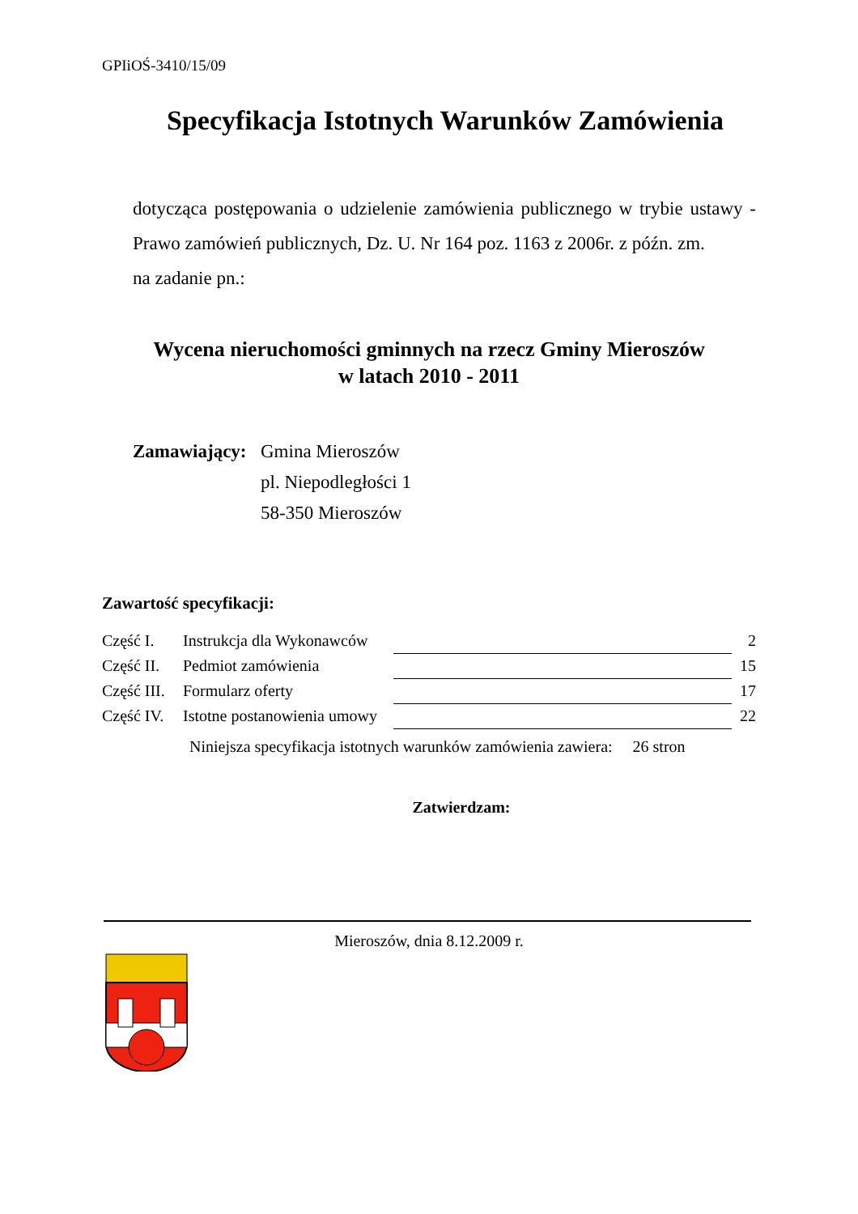GPIiOŚ-3410/15/09
Specyfikacja Istotnych Warunków Zamówienia
dotycząca postępowania o udzielenie zamówienia publicznego w trybie ustawy - Prawo zamówień publicznych, Dz. U. Nr 164 poz. 1163 z 2006r. z późn. zm.
na zadanie pn.:
Wycena nieruchomości gminnych na rzecz Gminy Mieroszów
w latach 2010 - 2011
Zamawiający:
Gmina Mieroszów
pl. Niepodległości 1
58-350 Mieroszów
Zawartość specyfikacji:
| Część I. | Instrukcja dla Wykonawców | | 2 |
| Część II. | Pedmiot zamówienia | | 15 |
| Część III. | Formularz oferty | | 17 |
| Część IV. | Istotne postanowienia umowy | | 22 |
Niniejsza specyfikacja istotnych warunków zamówienia zawiera: 26 stron
Zatwierdzam:
Mieroszów, dnia 8.12.2009 r.